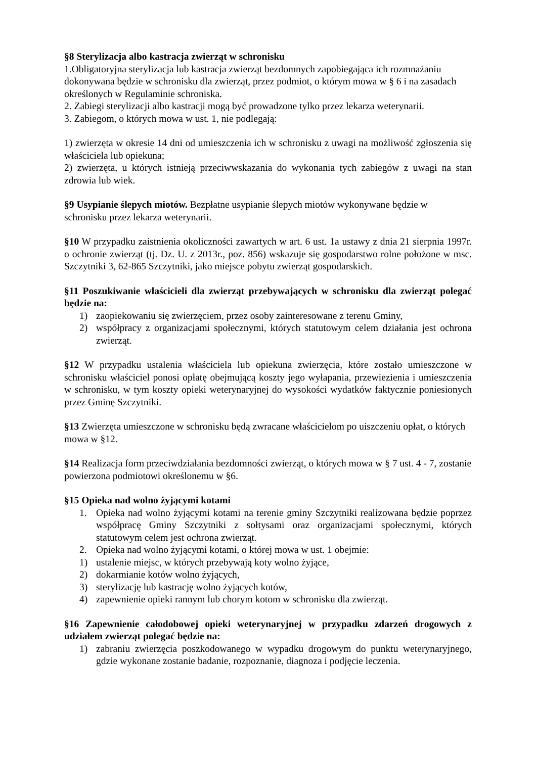§8 Sterylizacja albo kastracja zwierząt w schronisku
1.Obligatoryjna sterylizacja lub kastracja zwierząt bezdomnych zapobiegająca ich rozmnażaniu dokonywana będzie w schronisku dla zwierząt, przez podmiot, o którym mowa w § 6 i na zasadach określonych w Regulaminie schroniska.
2. Zabiegi sterylizacji albo kastracji mogą być prowadzone tylko przez lekarza weterynarii.
3. Zabiegom, o których mowa w ust. 1, nie podlegają:
1) zwierzęta w okresie 14 dni od umieszczenia ich w schronisku z uwagi na możliwość zgłoszenia się właściciela lub opiekuna;
2) zwierzęta, u których istnieją przeciwwskazania do wykonania tych zabiegów z uwagi na stan zdrowia lub wiek.
§9 Usypianie ślepych miotów. Bezpłatne usypianie ślepych miotów wykonywane będzie w schronisku przez lekarza weterynarii.
§10 W przypadku zaistnienia okoliczności zawartych w art. 6 ust. 1a ustawy z dnia 21 sierpnia 1997r. o ochronie zwierząt (tj. Dz. U. z 2013r., poz. 856) wskazuje się gospodarstwo rolne położone w msc. Szczytniki 3, 62-865 Szczytniki, jako miejsce pobytu zwierząt gospodarskich.
§11 Poszukiwanie właścicieli dla zwierząt przebywających w schronisku dla zwierząt polegać będzie na:
1) zaopiekowaniu się zwierzęciem, przez osoby zainteresowane z terenu Gminy,
2) współpracy z organizacjami społecznymi, których statutowym celem działania jest ochrona zwierząt.
§12 W przypadku ustalenia właściciela lub opiekuna zwierzęcia, które zostało umieszczone w schronisku właściciel ponosi opłatę obejmującą koszty jego wyłapania, przewiezienia i umieszczenia w schronisku, w tym koszty opieki weterynaryjnej do wysokości wydatków faktycznie poniesionych przez Gminę Szczytniki.
§13 Zwierzęta umieszczone w schronisku będą zwracane właścicielom po uiszczeniu opłat, o których mowa w §12.
§14 Realizacja form przeciwdziałania bezdomności zwierząt, o których mowa w § 7 ust. 4 - 7, zostanie powierzona podmiotowi określonemu w §6.
§15 Opieka nad wolno żyjącymi kotami
1. Opieka nad wolno żyjącymi kotami na terenie gminy Szczytniki realizowana będzie poprzez współpracę Gminy Szczytniki z sołtysami oraz organizacjami społecznymi, których statutowym celem jest ochrona zwierząt.
2. Opieka nad wolno żyjącymi kotami, o której mowa w ust. 1 obejmie:
1) ustalenie miejsc, w których przebywają koty wolno żyjące,
2) dokarmianie kotów wolno żyjących,
3) sterylizację lub kastrację wolno żyjących kotów,
4) zapewnienie opieki rannym lub chorym kotom w schronisku dla zwierząt.
§16 Zapewnienie całodobowej opieki weterynaryjnej w przypadku zdarzeń drogowych z udziałem zwierząt polegać będzie na:
1) zabraniu zwierzęcia poszkodowanego w wypadku drogowym do punktu weterynaryjnego, gdzie wykonane zostanie badanie, rozpoznanie, diagnoza i podjęcie leczenia.